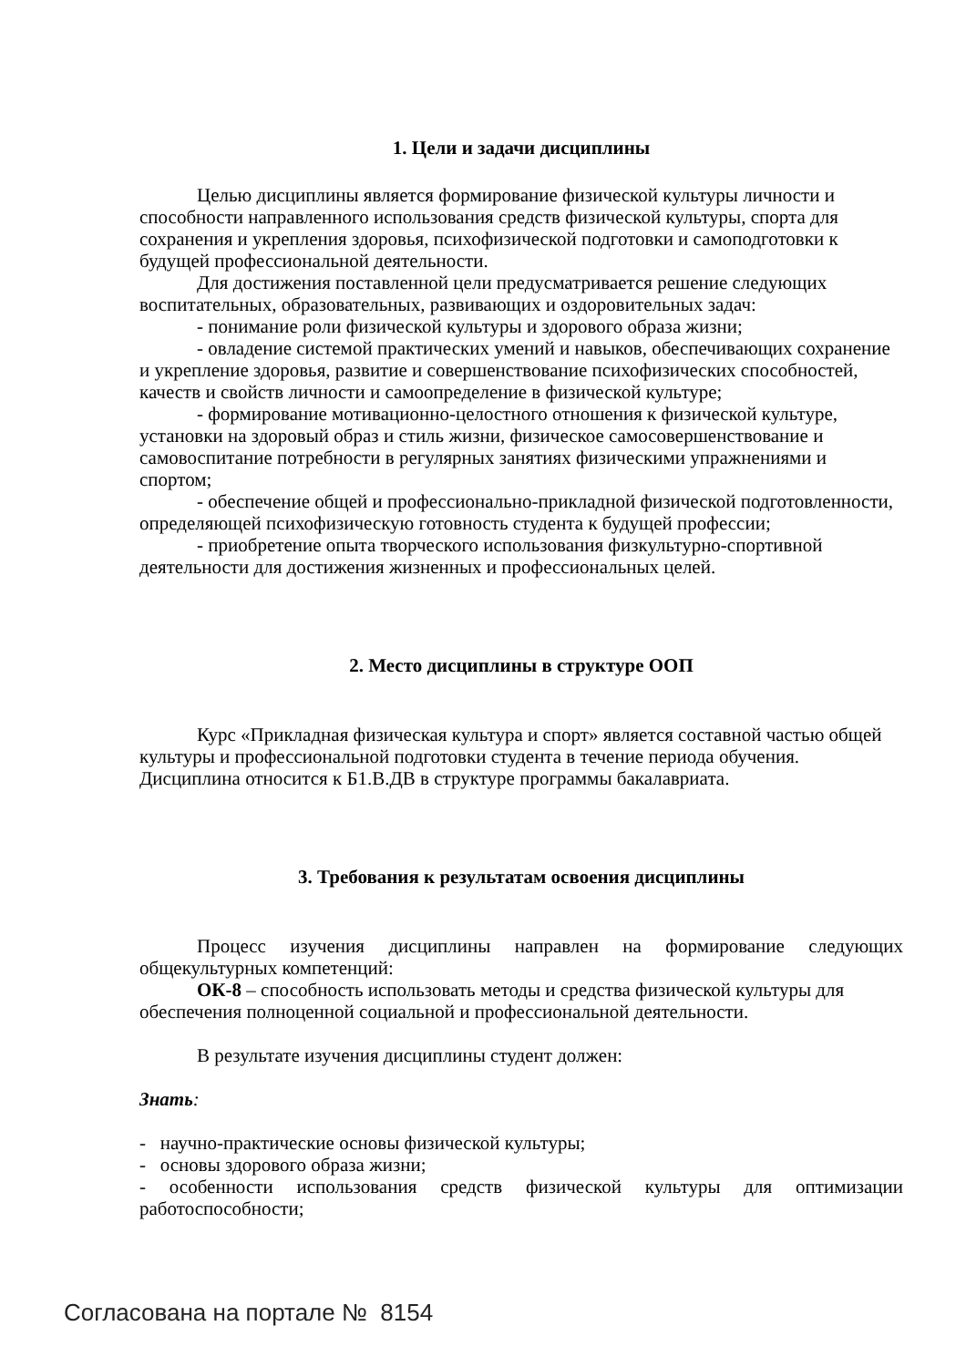1. Цели и задачи дисциплины
Целью дисциплины является формирование физической культуры личности и способности направленного использования средств физической культуры, спорта для сохранения и укрепления здоровья, психофизической подготовки и самоподготовки к будущей профессиональной деятельности.
Для достижения поставленной цели предусматривается решение следующих воспитательных, образовательных, развивающих и оздоровительных задач:
- понимание роли физической культуры и здорового образа жизни;
- овладение системой практических умений и навыков, обеспечивающих сохранение и укрепление здоровья, развитие и совершенствование психофизических способностей, качеств и свойств личности и самоопределение в физической культуре;
- формирование мотивационно-целостного отношения к физической культуре, установки на здоровый образ и стиль жизни, физическое самосовершенствование и самовоспитание потребности в регулярных занятиях физическими упражнениями и спортом;
- обеспечение общей и профессионально-прикладной физической подготовленности, определяющей психофизическую готовность студента к будущей профессии;
- приобретение опыта творческого использования физкультурно-спортивной деятельности для достижения жизненных и профессиональных целей.
2. Место дисциплины в структуре ООП
Курс «Прикладная физическая культура и спорт» является составной частью общей культуры и профессиональной подготовки студента в течение периода обучения. Дисциплина относится к Б1.В.ДВ в структуре программы бакалавриата.
3. Требования к результатам освоения дисциплины
Процесс изучения дисциплины направлен на формирование следующих общекультурных компетенций:
ОК-8 – способность использовать методы и средства физической культуры для обеспечения полноценной социальной и профессиональной деятельности.
В результате изучения дисциплины студент должен:
Знать:
- научно-практические основы физической культуры;
- основы здорового образа жизни;
- особенности использования средств физической культуры для оптимизации работоспособности;
Согласована на портале № 8154